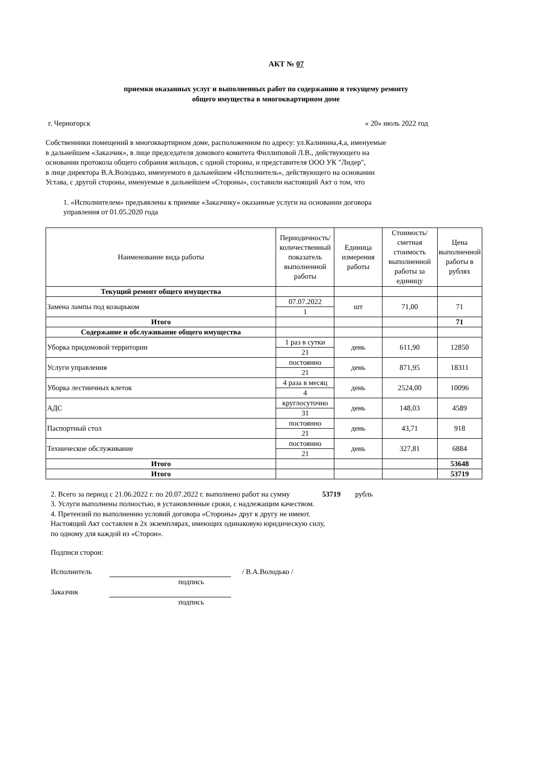АКТ № 07
приемки оказанных услуг и выполненных работ по содержанию и текущему ремонту
общего имущества в многоквартирном доме
г. Черногорск « 20» июль 2022 год
Собственники помещений в многоквартирном доме, расположенном по адресу: ул.Калинина,4,а, именуемые
в дальнейшем «Заказчик», в лице председателя домового комитета Филлиповой Л.В., действующего на
основании протокола общего собрания жильцов, с одной стороны, и представителя ООО УК "Лидер",
в лице директора В.А.Володько, именуемого в дальнейшем «Исполнитель», действующего на основании
Устава, с другой стороны, именуемые в дальнейшем «Стороны», составили настоящий Акт о том, что
1. «Исполнителем» предъявлены к приемке «Заказчику» оказанные услуги на основании договора
управления от 01.05.2020 года
| Наименование вида работы | Периодичность/ количественный показатель выполненной работы | Единица измерения работы | Стоимость/ сметная стоимость выполненной работы за единицу | Цена выполненной работы в рублях |
| --- | --- | --- | --- | --- |
| Текущий ремонт общего имущества | | | | |
| Замена лампы под козырьком | / 07.07.2022 / / 1 / | шт | 71,00 | 71 |
| Итого | | | | 71 |
| Содержание и обслуживание общего имущества | | | | |
| Уборка придомовой территории | / 1 раз в сутки / / 21 / | день | 611,90 | 12850 |
| Услуги управления | / постоянно / / 21 / | день | 871,95 | 18311 |
| Уборка лестничных клеток | / 4 раза в месяц / / 4 / | день | 2524,00 | 10096 |
| АДС | / круглосуточно / / 31 / | день | 148,03 | 4589 |
| Паспортный стол | / постоянно / / 21 / | день | 43,71 | 918 |
| Техническое обслуживание | / постоянно / / 21 / | день | 327,81 | 6884 |
| Итого | | | | 53648 |
| Итого | | | | 53719 |
2. Всего за период с 21.06.2022 г. по 20.07.2022 г. выполнено работ на сумму 53719 рубль
3. Услуги выполнены полностью, в установленные сроки, с надлежащим качеством.
4. Претензий по выполнению условий договора «Стороны» друг к другу не имеют.
Настоящий Акт составлен в 2х экземплярах, имеющих одинаковую юридическую силу,
по одному для каждой из «Сторон».
Подписи сторон:
Исполнитель / В.А.Володько /
подпись
Заказчик
подпись